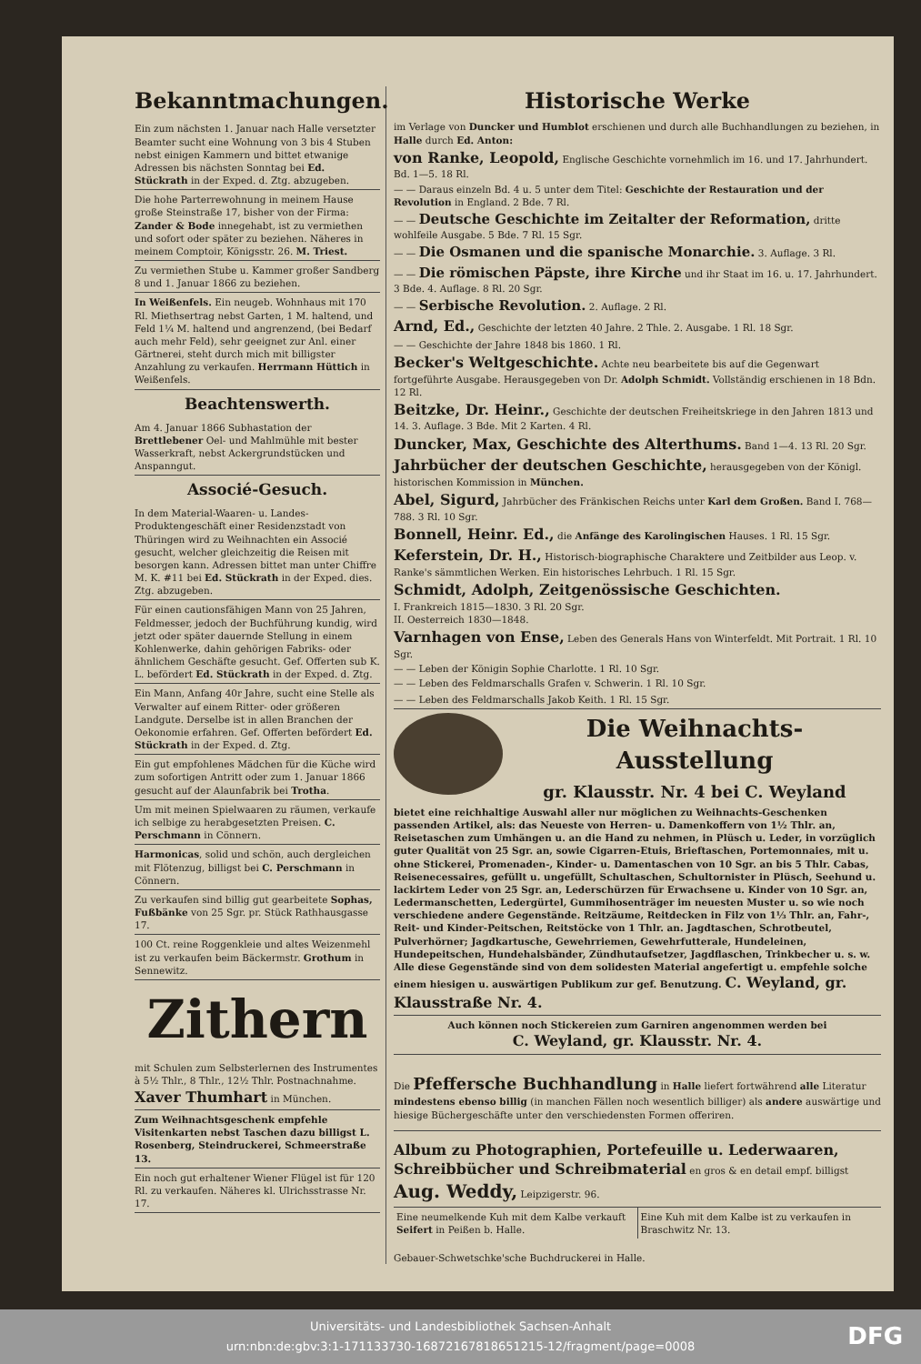Bekanntmachungen.
Ein zum nächsten 1. Januar nach Halle versetzter Beamter sucht eine Wohnung von 3 bis 4 Stuben nebst einigen Kammern und bittet etwanige Adressen bis nächsten Sonntag bei Ed. Stückrath in der Exped. d. Ztg. abzugeben.
Die hohe Parterrewohnung in meinem Hause große Steinstraße 17, bisher von der Firma: Zander & Bode innegehabt, ist zu vermiethen und sofort oder später zu beziehen. Näheres in meinem Comptoir, Königsstr. 26. M. Triest.
Zu vermiethen Stube u. Kammer großer Sandberg 8 und 1. Januar 1866 zu beziehen.
In Weißenfels. Ein neugeb. Wohnhaus mit 170 Rl. Miethsertrag nebst Garten, 1 M. haltend, und Feld 1¼ M. haltend und angrenzend, (bei Bedarf auch mehr Feld), sehr geeignet zur Anl. einer Gärtnerei, steht durch mich mit billigster Anzahlung zu verkaufen. Herrmann Hüttich in Weißenfels.
Beachtenswerth.
Am 4. Januar 1866 Subhastation der Brettlebener Oel- und Mahlmühle mit bester Wasserkraft, nebst Ackergrundstücken und Anspanngut.
Associé-Gesuch.
In dem Material-Waaren- u. Landes-Produktengeschäft einer Residenzstadt von Thüringen wird zu Weihnachten ein Associé gesucht, welcher gleichzeitig die Reisen mit besorgen kann. Adressen bittet man unter Chiffre M. K. #11 bei Ed. Stückrath in der Exped. dies. Ztg. abzugeben.
Für einen cautionsfähigen Mann von 25 Jahren, Feldmesser, jedoch der Buchführung kundig, wird jetzt oder später dauernde Stellung in einem Kohlenwerke, dahin gehörigen Fabriks- oder ähnlichem Geschäfte gesucht. Gef. Offerten sub K. L. befördert Ed. Stückrath in der Exped. d. Ztg.
Ein Mann, Anfang 40r Jahre, sucht eine Stelle als Verwalter auf einem Ritter- oder größeren Landgute. Derselbe ist in allen Branchen der Oekonomie erfahren. Gef. Offerten befördert Ed. Stückrath in der Exped. d. Ztg.
Ein gut empfohlenes Mädchen für die Küche wird zum sofortigen Antritt oder zum 1. Januar 1866 gesucht auf der Alaunfabrik bei Trotha.
Um mit meinen Spielwaaren zu räumen, verkaufe ich selbige zu herabgesetzten Preisen. C. Perschmann in Cönnern.
Harmonicas, solid und schön, auch dergleichen mit Flötenzug, billigst bei C. Perschmann in Cönnern.
Zu verkaufen sind billig gut gearbeitete Sophas, Fußbänke von 25 Sgr. pr. Stück Rathhausgasse 17.
100 Ct. reine Roggenkleie und altes Weizenmehl ist zu verkaufen beim Bäckermstr. Grothum in Sennewitz.
Zithern
mit Schulen zum Selbsterlernen des Instrumentes à 5½ Thlr., 8 Thlr., 12½ Thlr. Postnachnahme. Xaver Thumhart in München.
Zum Weihnachtsgeschenk empfehle Visitenkarten nebst Taschen dazu billigst L. Rosenberg, Steindruckerei, Schmeerstraße 13.
Ein noch gut erhaltener Wiener Flügel ist für 120 Rl. zu verkaufen. Näheres kl. Ulrichsstrasse Nr. 17.
Historische Werke
im Verlage von Duncker und Humblot erschienen und durch alle Buchhandlungen zu beziehen, in Halle durch Ed. Anton:
von Ranke, Leopold, Englische Geschichte vornehmlich im 16. und 17. Jahrhundert. Bd. 1—5. 18 Rl.
— — Daraus einzeln Bd. 4 u. 5 unter dem Titel: Geschichte der Restauration und der Revolution in England. 2 Bde. 7 Rl.
— — Deutsche Geschichte im Zeitalter der Reformation, dritte wohlfeile Ausgabe. 5 Bde. 7 Rl. 15 Sgr.
— — Die Osmanen und die spanische Monarchie. 3. Auflage. 3 Rl.
— — Die römischen Päpste, ihre Kirche und ihr Staat im 16. u. 17. Jahrhundert. 3 Bde. 4. Auflage. 8 Rl. 20 Sgr.
— — Serbische Revolution. 2. Auflage. 2 Rl.
Arnd, Ed., Geschichte der letzten 40 Jahre. 2 Thle. 2. Ausgabe. 1 Rl. 18 Sgr.
— — Geschichte der Jahre 1848 bis 1860. 1 Rl.
Becker's Weltgeschichte. Achte neu bearbeitete bis auf die Gegenwart fortgeführte Ausgabe. Herausgegeben von Dr. Adolph Schmidt. Vollständig erschienen in 18 Bdn. 12 Rl.
Beitzke, Dr. Heinr., Geschichte der deutschen Freiheitskriege in den Jahren 1813 und 14. 3. Auflage. 3 Bde. Mit 2 Karten. 4 Rl.
Duncker, Max, Geschichte des Alterthums. Band 1—4. 13 Rl. 20 Sgr.
Jahrbücher der deutschen Geschichte, herausgegeben von der Königl. historischen Kommission in München.
Abel, Sigurd, Jahrbücher des Fränkischen Reichs unter Karl dem Großen. Band I. 768—788. 3 Rl. 10 Sgr.
Bonnell, Heinr. Ed., die Anfänge des Karolingischen Hauses. 1 Rl. 15 Sgr.
Keferstein, Dr. H., Historisch-biographische Charaktere und Zeitbilder aus Leop. v. Ranke's sämmtlichen Werken. Ein historisches Lehrbuch. 1 Rl. 15 Sgr.
Schmidt, Adolph, Zeitgenössische Geschichten.
I. Frankreich 1815—1830. 3 Rl. 20 Sgr.
II. Oesterreich 1830—1848.
Varnhagen von Ense, Leben des Generals Hans von Winterfeldt. Mit Portrait. 1 Rl. 10 Sgr.
— — Leben der Königin Sophie Charlotte. 1 Rl. 10 Sgr.
— — Leben des Feldmarschalls Grafen v. Schwerin. 1 Rl. 10 Sgr.
— — Leben des Feldmarschalls Jakob Keith. 1 Rl. 15 Sgr.
Die Weihnachts-Ausstellung
gr. Klausstr. Nr. 4 bei C. Weyland
bietet eine reichhaltige Auswahl aller nur möglichen zu Weihnachts-Geschenken passenden Artikel, als: das Neueste von Herren- u. Damenkoffern von 1½ Thlr. an, Reisetaschen zum Umhängen u. an die Hand zu nehmen, in Plüsch u. Leder, in vorzüglich guter Qualität von 25 Sgr. an, sowie Cigarren-Etuis, Brieftaschen, Portemonnaies, mit u. ohne Stickerei, Promenaden-, Kinder- u. Damentaschen von 10 Sgr. an bis 5 Thlr. Cabas, Reisenecessaires, gefüllt u. ungefüllt, Schultaschen, Schultornister in Plüsch, Seehund u. lackirtem Leder von 25 Sgr. an, Lederschürzen für Erwachsene u. Kinder von 10 Sgr. an, Ledermanschetten, Ledergürtel, Gummihosenträger im neuesten Muster u. so wie noch verschiedene andere Gegenstände. Reitzäume, Reitdecken in Filz von 1⅓ Thlr. an, Fahr-, Reit- und Kinder-Peitschen, Reitstöcke von 1 Thlr. an. Jagdtaschen, Schrotbeutel, Pulverhörner; Jagdkartusche, Gewehrriemen, Gewehrfutterale, Hundeleinen, Hundepeitschen, Hundehalsbänder, Zündhutaufsetzer, Jagdflaschen, Trinkbecher u. s. w. Alle diese Gegenstände sind von dem solidesten Material angefertigt u. empfehle solche einem hiesigen u. auswärtigen Publikum zur gef. Benutzung. C. Weyland, gr. Klausstraße Nr. 4.
Auch können noch Stickereien zum Garniren angenommen werden bei
C. Weyland, gr. Klausstr. Nr. 4.
Die Pfeffersche Buchhandlung in Halle liefert fortwährend alle Literatur mindestens ebenso billig (in manchen Fällen noch wesentlich billiger) als andere auswärtige und hiesige Büchergeschäfte unter den verschiedensten Formen offeriren.
Album zu Photographien, Portefeuille u. Lederwaaren, Schreibbücher und Schreibmaterial en gros & en detail empf. billigst Aug. Weddy, Leipzigerstr. 96.
Eine neumelkende Kuh mit dem Kalbe verkauft Seifert in Peißen b. Halle.
Eine Kuh mit dem Kalbe ist zu verkaufen in Braschwitz Nr. 13.
Gebauer-Schwetschke'sche Buchdruckerei in Halle.
Universitäts- und Landesbibliothek Sachsen-Anhalt
urn:nbn:de:gbv:3:1-171133730-16872167818651215-12/fragment/page=0008
DFG